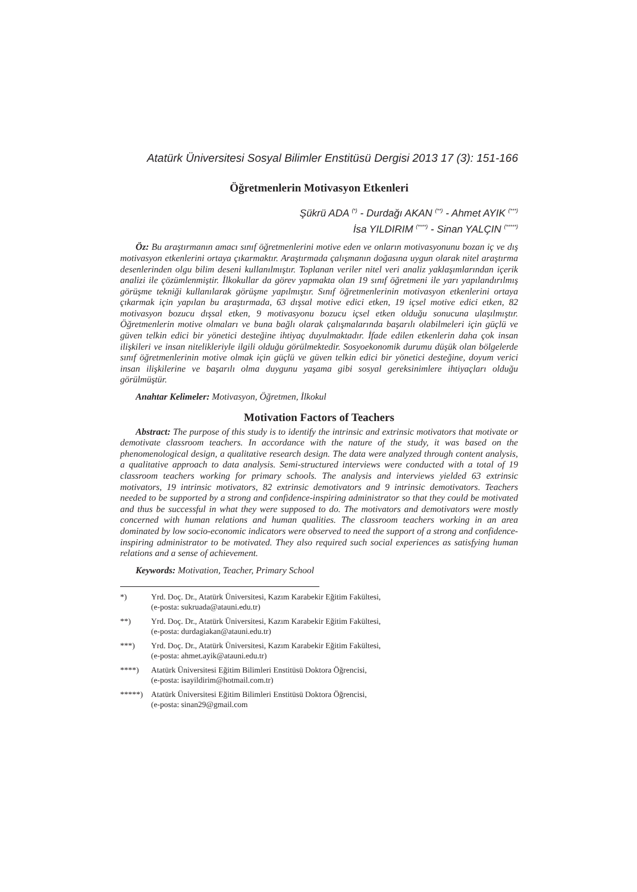Atatürk Üniversitesi Sosyal Bilimler Enstitüsü Dergisi 2013 17 (3): 151-166
Öğretmenlerin Motivasyon Etkenleri
Şükrü ADA <sup>(*)</sup> - Durdağı AKAN <sup>(**)</sup> - Ahmet AYIK <sup>(***)</sup>
İsa YILDIRIM <sup>(****)</sup> - Sinan YALÇIN <sup>(*****)</sup>
Öz: Bu araştırmanın amacı sınıf öğretmenlerini motive eden ve onların motivasyonunu bozan iç ve dış motivasyon etkenlerini ortaya çıkarmaktır. Araştırmada çalışmanın doğasına uygun olarak nitel araştırma desenlerinden olgu bilim deseni kullanılmıştır. Toplanan veriler nitel veri analiz yaklaşımlarından içerik analizi ile çözümlenmiştir. İlkokullar da görev yapmakta olan 19 sınıf öğretmeni ile yarı yapılandırılmış görüşme tekniği kullanılarak görüşme yapılmıştır. Sınıf öğretmenlerinin motivasyon etkenlerini ortaya çıkarmak için yapılan bu araştırmada, 63 dışsal motive edici etken, 19 içsel motive edici etken, 82 motivasyon bozucu dışsal etken, 9 motivasyonu bozucu içsel etken olduğu sonucuna ulaşılmıştır. Öğretmenlerin motive olmaları ve buna bağlı olarak çalışmalarında başarılı olabilmeleri için güçlü ve güven telkin edici bir yönetici desteğine ihtiyaç duyulmaktadır. İfade edilen etkenlerin daha çok insan ilişkileri ve insan nitelikleriyle ilgili olduğu görülmektedir. Sosyoekonomik durumu düşük olan bölgelerde sınıf öğretmenlerinin motive olmak için güçlü ve güven telkin edici bir yönetici desteğine, doyum verici insan ilişkilerine ve başarılı olma duygunu yaşama gibi sosyal gereksinimlere ihtiyaçları olduğu görülmüştür.
Anahtar Kelimeler: Motivasyon, Öğretmen, İlkokul
Motivation Factors of Teachers
Abstract: The purpose of this study is to identify the intrinsic and extrinsic motivators that motivate or demotivate classroom teachers. In accordance with the nature of the study, it was based on the phenomenological design, a qualitative research design. The data were analyzed through content analysis, a qualitative approach to data analysis. Semi-structured interviews were conducted with a total of 19 classroom teachers working for primary schools. The analysis and interviews yielded 63 extrinsic motivators, 19 intrinsic motivators, 82 extrinsic demotivators and 9 intrinsic demotivators. Teachers needed to be supported by a strong and confidence-inspiring administrator so that they could be motivated and thus be successful in what they were supposed to do. The motivators and demotivators were mostly concerned with human relations and human qualities. The classroom teachers working in an area dominated by low socio-economic indicators were observed to need the support of a strong and confidence-inspiring administrator to be motivated. They also required such social experiences as satisfying human relations and a sense of achievement.
Keywords: Motivation, Teacher, Primary School
*) Yrd. Doç. Dr., Atatürk Üniversitesi, Kazım Karabekir Eğitim Fakültesi,
(e-posta: sukruada@atauni.edu.tr)
**) Yrd. Doç. Dr., Atatürk Üniversitesi, Kazım Karabekir Eğitim Fakültesi,
(e-posta: durdagiakan@atauni.edu.tr)
***) Yrd. Doç. Dr., Atatürk Üniversitesi, Kazım Karabekir Eğitim Fakültesi,
(e-posta: ahmet.ayik@atauni.edu.tr)
****) Atatürk Üniversitesi Eğitim Bilimleri Enstitüsü Doktora Öğrencisi,
(e-posta: isayildirim@hotmail.com.tr)
*****) Atatürk Üniversitesi Eğitim Bilimleri Enstitüsü Doktora Öğrencisi,
(e-posta: sinan29@gmail.com